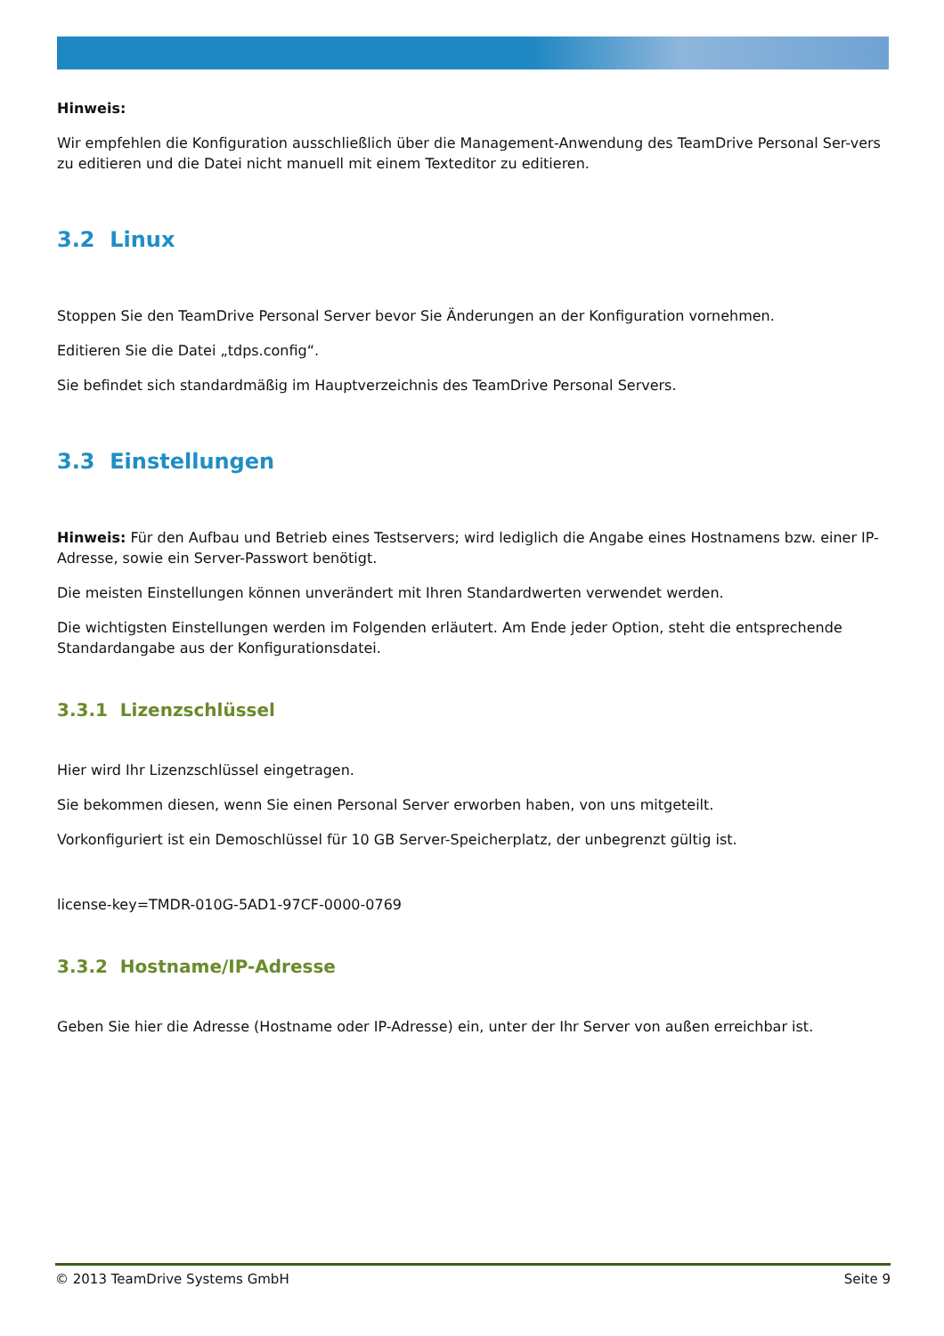Hinweis:
Wir empfehlen die Konfiguration ausschließlich über die Management-Anwendung des TeamDrive Personal Ser-vers zu editieren und die Datei nicht manuell mit einem Texteditor zu editieren.
3.2 Linux
Stoppen Sie den TeamDrive Personal Server bevor Sie Änderungen an der Konfiguration vornehmen.
Editieren Sie die Datei „tdps.config“.
Sie befindet sich standardmäßig im Hauptverzeichnis des TeamDrive Personal Servers.
3.3 Einstellungen
Hinweis: Für den Aufbau und Betrieb eines Testservers; wird lediglich die Angabe eines Hostnamens bzw. einer IP-Adresse, sowie ein Server-Passwort benötigt.
Die meisten Einstellungen können unverändert mit Ihren Standardwerten verwendet werden.
Die wichtigsten Einstellungen werden im Folgenden erläutert. Am Ende jeder Option, steht die entsprechende Standardangabe aus der Konfigurationsdatei.
3.3.1 Lizenzschlüssel
Hier wird Ihr Lizenzschlüssel eingetragen.
Sie bekommen diesen, wenn Sie einen Personal Server erworben haben, von uns mitgeteilt.
Vorkonfiguriert ist ein Demoschlüssel für 10 GB Server-Speicherplatz, der unbegrenzt gültig ist.
license-key=TMDR-010G-5AD1-97CF-0000-0769
3.3.2 Hostname/IP-Adresse
Geben Sie hier die Adresse (Hostname oder IP-Adresse) ein, unter der Ihr Server von außen erreichbar ist.
© 2013 TeamDrive Systems GmbH Seite 9